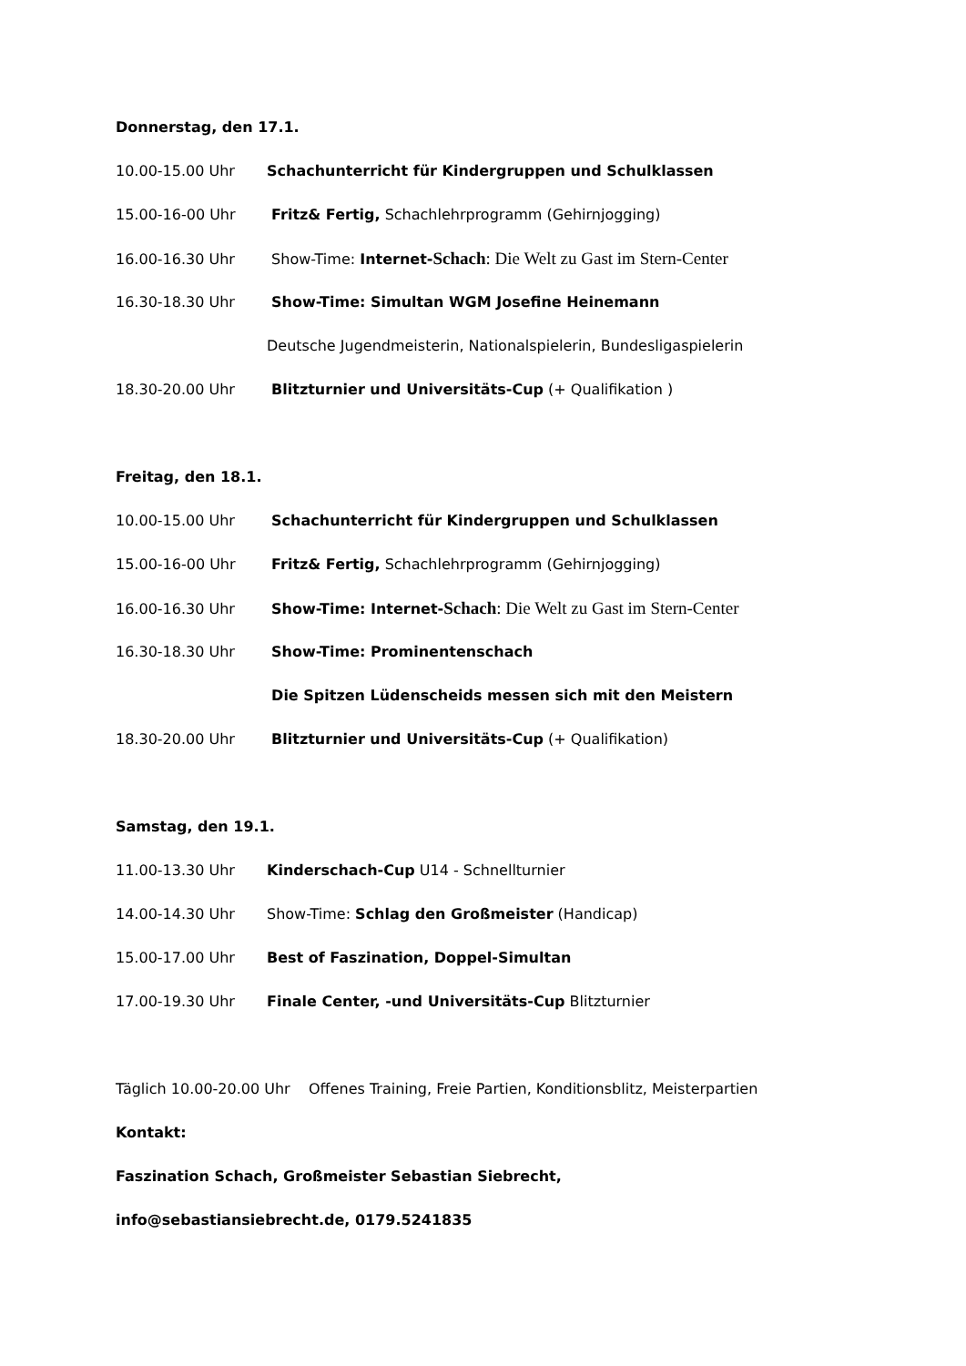Donnerstag, den 17.1.
10.00-15.00 Uhr Schachunterricht für Kindergruppen und Schulklassen
15.00-16-00 Uhr Fritz& Fertig, Schachlehrprogramm (Gehirnjogging)
16.00-16.30 Uhr Show-Time: Internet-Schach: Die Welt zu Gast im Stern-Center
16.30-18.30 Uhr Show-Time: Simultan WGM Josefine Heinemann
Deutsche Jugendmeisterin, Nationalspielerin, Bundesligaspielerin
18.30-20.00 Uhr Blitzturnier und Universitäts-Cup (+ Qualifikation )
Freitag, den 18.1.
10.00-15.00 Uhr Schachunterricht für Kindergruppen und Schulklassen
15.00-16-00 Uhr Fritz& Fertig, Schachlehrprogramm (Gehirnjogging)
16.00-16.30 Uhr Show-Time: Internet-Schach: Die Welt zu Gast im Stern-Center
16.30-18.30 Uhr Show-Time: Prominentenschach
Die Spitzen Lüdenscheids messen sich mit den Meistern
18.30-20.00 Uhr Blitzturnier und Universitäts-Cup (+ Qualifikation)
Samstag, den 19.1.
11.00-13.30 Uhr Kinderschach-Cup U14 - Schnellturnier
14.00-14.30 Uhr Show-Time: Schlag den Großmeister (Handicap)
15.00-17.00 Uhr Best of Faszination, Doppel-Simultan
17.00-19.30 Uhr Finale Center, -und Universitäts-Cup Blitzturnier
Täglich 10.00-20.00 Uhr Offenes Training, Freie Partien, Konditionsblitz, Meisterpartien
Kontakt:
Faszination Schach, Großmeister Sebastian Siebrecht,
info@sebastiansiebrecht.de, 0179.5241835